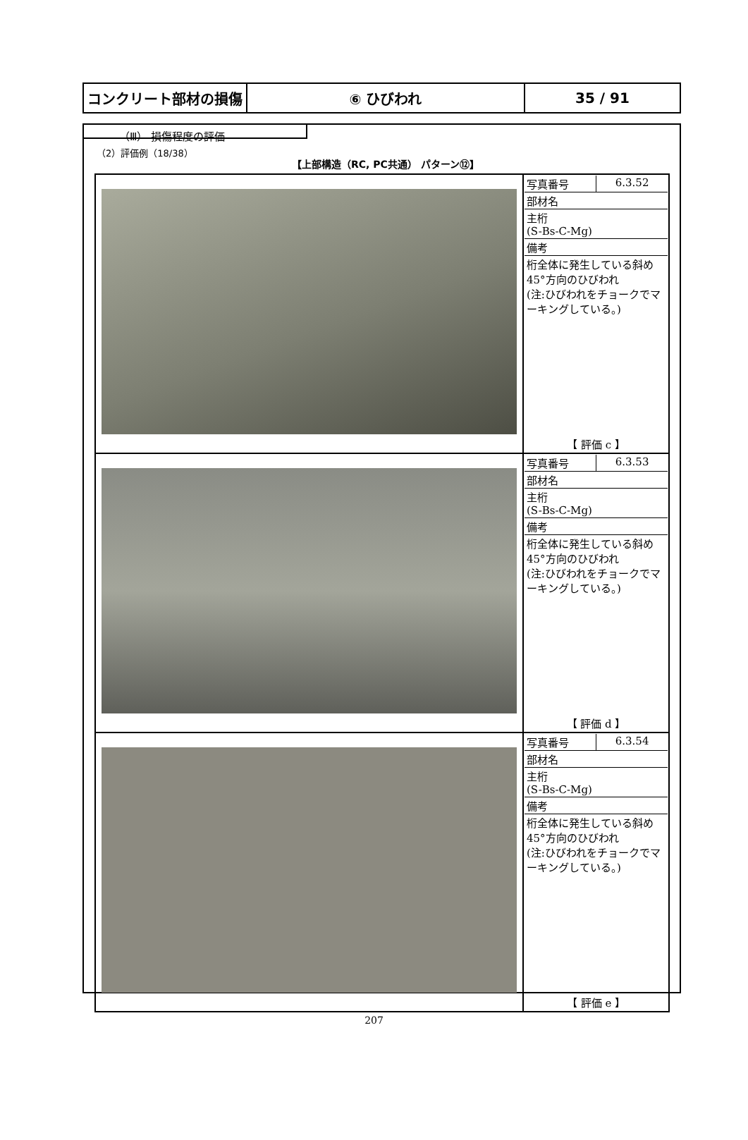| コンクリート部材の損傷 | ⑥ ひびわれ | 35 / 91 |
（Ⅲ） 損傷程度の評価
（2）評価例（18/38）
【上部構造（RC, PC共通） パターン⑫】
| | / 写真番号 / 6.3.52 / / 部材名 / / / 主桁 (S-Bs-C-Mg) / / / 備考 / / / 桁全体に発生している斜め45°方向のひびわれ (注:ひびわれをチョークでマーキングしている。) / / / 【 評価 c 】 / / |
| | / 写真番号 / 6.3.53 / / 部材名 / / / 主桁 (S-Bs-C-Mg) / / / 備考 / / / 桁全体に発生している斜め45°方向のひびわれ (注:ひびわれをチョークでマーキングしている。) / / / 【 評価 d 】 / / |
| | / 写真番号 / 6.3.54 / / 部材名 / / / 主桁 (S-Bs-C-Mg) / / / 備考 / / / 桁全体に発生している斜め45°方向のひびわれ (注:ひびわれをチョークでマーキングしている。) / / / 【 評価 e 】 / / |
207